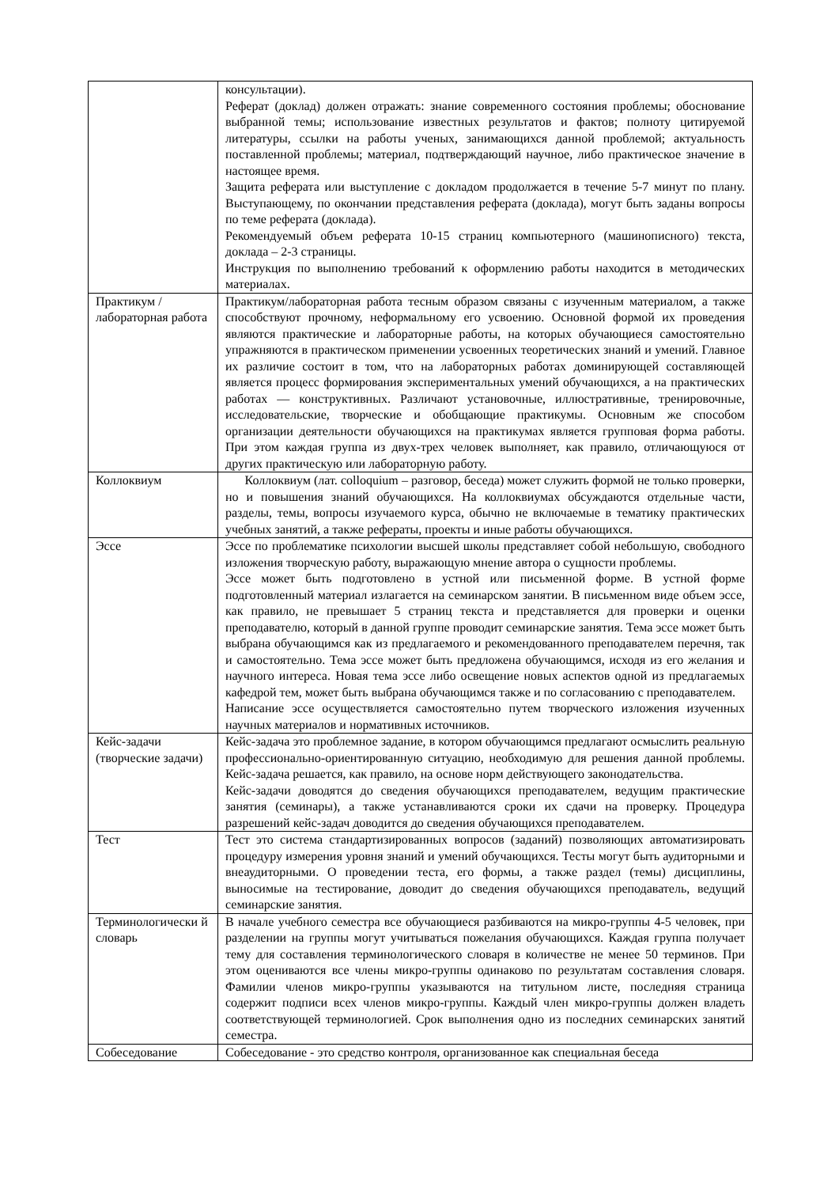| | консультации). Реферат (доклад) должен отражать: знание современного состояния проблемы; обоснование выбранной темы; использование известных результатов и фактов; полноту цитируемой литературы, ссылки на работы ученых, занимающихся данной проблемой; актуальность поставленной проблемы; материал, подтверждающий научное, либо практическое значение в настоящее время. Защита реферата или выступление с докладом продолжается в течение 5-7 минут по плану. Выступающему, по окончании представления реферата (доклада), могут быть заданы вопросы по теме реферата (доклада). Рекомендуемый объем реферата 10-15 страниц компьютерного (машинописного) текста, доклада – 2-3 страницы. Инструкция по выполнению требований к оформлению работы находится в методических материалах. |
| Практикум / лабораторная работа | Практикум/лабораторная работа тесным образом связаны с изученным материалом, а также способствуют прочному, неформальному его усвоению. Основной формой их проведения являются практические и лабораторные работы, на которых обучающиеся самостоятельно упражняются в практическом применении усвоенных теоретических знаний и умений. Главное их различие состоит в том, что на лабораторных работах доминирующей составляющей является процесс формирования экспериментальных умений обучающихся, а на практических работах — конструктивных. Различают установочные, иллюстративные, тренировочные, исследовательские, творческие и обобщающие практикумы. Основным же способом организации деятельности обучающихся на практикумах является групповая форма работы. При этом каждая группа из двух-трех человек выполняет, как правило, отличающуюся от других практическую или лабораторную работу. |
| Коллоквиум | Коллоквиум (лат. colloquium – разговор, беседа) может служить формой не только проверки, но и повышения знаний обучающихся. На коллоквиумах обсуждаются отдельные части, разделы, темы, вопросы изучаемого курса, обычно не включаемые в тематику практических учебных занятий, а также рефераты, проекты и иные работы обучающихся. |
| Эссе | Эссе по проблематике психологии высшей школы представляет собой небольшую, свободного изложения творческую работу, выражающую мнение автора о сущности проблемы. Эссе может быть подготовлено в устной или письменной форме. В устной форме подготовленный материал излагается на семинарском занятии. В письменном виде объем эссе, как правило, не превышает 5 страниц текста и представляется для проверки и оценки преподавателю, который в данной группе проводит семинарские занятия. Тема эссе может быть выбрана обучающимся как из предлагаемого и рекомендованного преподавателем перечня, так и самостоятельно. Тема эссе может быть предложена обучающимся, исходя из его желания и научного интереса. Новая тема эссе либо освещение новых аспектов одной из предлагаемых кафедрой тем, может быть выбрана обучающимся также и по согласованию с преподавателем. Написание эссе осуществляется самостоятельно путем творческого изложения изученных научных материалов и нормативных источников. |
| Кейс-задачи (творческие задачи) | Кейс-задача это проблемное задание, в котором обучающимся предлагают осмыслить реальную профессионально-ориентированную ситуацию, необходимую для решения данной проблемы. Кейс-задача решается, как правило, на основе норм действующего законодательства. Кейс-задачи доводятся до сведения обучающихся преподавателем, ведущим практические занятия (семинары), а также устанавливаются сроки их сдачи на проверку. Процедура разрешений кейс-задач доводится до сведения обучающихся преподавателем. |
| Тест | Тест это система стандартизированных вопросов (заданий) позволяющих автоматизировать процедуру измерения уровня знаний и умений обучающихся. Тесты могут быть аудиторными и внеаудиторными. О проведении теста, его формы, а также раздел (темы) дисциплины, выносимые на тестирование, доводит до сведения обучающихся преподаватель, ведущий семинарские занятия. |
| Терминологически й словарь | В начале учебного семестра все обучающиеся разбиваются на микро-группы 4-5 человек, при разделении на группы могут учитываться пожелания обучающихся. Каждая группа получает тему для составления терминологического словаря в количестве не менее 50 терминов. При этом оцениваются все члены микро-группы одинаково по результатам составления словаря. Фамилии членов микро-группы указываются на титульном листе, последняя страница содержит подписи всех членов микро-группы. Каждый член микро-группы должен владеть соответствующей терминологией. Срок выполнения одно из последних семинарских занятий семестра. |
| Собеседование | Собеседование - это средство контроля, организованное как специальная беседа |